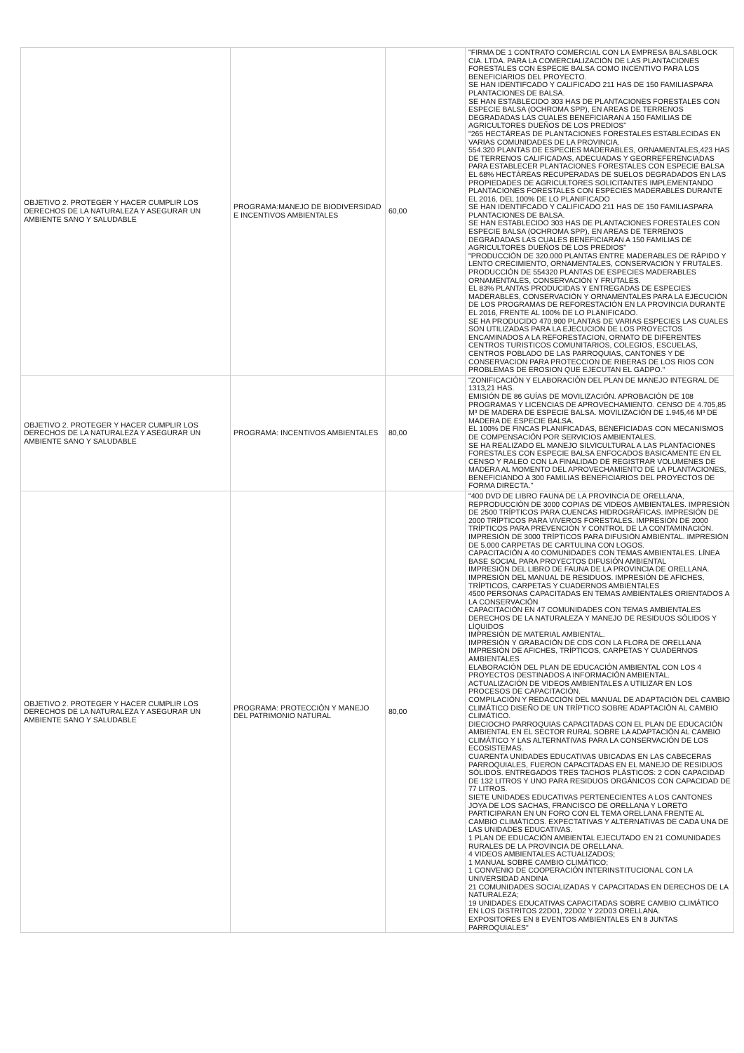| OBJETIVO 2. PROTEGER Y HACER CUMPLIR LOS DERECHOS DE LA NATURALEZA Y ASEGURAR UN AMBIENTE SANO Y SALUDABLE | PROGRAMA:MANEJO DE BIODIVERSIDAD E INCENTIVOS AMBIENTALES | 60,00 | "FIRMA DE 1 CONTRATO COMERCIAL CON LA EMPRESA BALSABLOCK CIA. LTDA. PARA LA COMERCIALIZACIÓN DE LAS PLANTACIONES FORESTALES CON ESPECIE BALSA COMO INCENTIVO PARA LOS BENEFICIARIOS DEL PROYECTO. SE HAN IDENTIFCADO Y CALIFICADO 211 HAS DE 150 FAMILIASPARA PLANTACIONES DE BALSA. SE HAN ESTABLECIDO 303 HAS DE PLANTACIONES FORESTALES CON ESPECIE BALSA (OCHROMA SPP), EN AREAS DE TERRENOS DEGRADADAS LAS CUALES BENEFICIARAN A 150 FAMILIAS DE AGRICULTORES DUEÑOS DE LOS PREDIOS" "265 HECTÁREAS DE PLANTACIONES FORESTALES ESTABLECIDAS EN VARIAS COMUNIDADES DE LA PROVINCIA. 554.320 PLANTAS DE ESPECIES MADERABLES, ORNAMENTALES,423 HAS DE TERRENOS CALIFICADAS, ADECUADAS Y GEORREFERENCIADAS PARA ESTABLECER PLANTACIONES FORESTALES CON ESPECIE BALSA EL 68% HECTÁREAS RECUPERADAS DE SUELOS DEGRADADOS EN LAS PROPIEDADES DE AGRICULTORES SOLICITANTES IMPLEMENTANDO PLANTACIONES FORESTALES CON ESPECIES MADERABLES DURANTE EL 2016, DEL 100% DE LO PLANIFICADO SE HAN IDENTIFCADO Y CALIFICADO 211 HAS DE 150 FAMILIASPARA PLANTACIONES DE BALSA. SE HAN ESTABLECIDO 303 HAS DE PLANTACIONES FORESTALES CON ESPECIE BALSA (OCHROMA SPP), EN AREAS DE TERRENOS DEGRADADAS LAS CUALES BENEFICIARAN A 150 FAMILIAS DE AGRICULTORES DUEÑOS DE LOS PREDIOS" "PRODUCCIÓN DE 320.000 PLANTAS ENTRE MADERABLES DE RÁPIDO Y LENTO CRECIMIENTO, ORNAMENTALES, CONSERVACIÓN Y FRUTALES. PRODUCCIÓN DE 554320 PLANTAS DE ESPECIES MADERABLES ORNAMENTALES, CONSERVACIÓN Y FRUTALES. EL 83% PLANTAS PRODUCIDAS Y ENTREGADAS DE ESPECIES MADERABLES, CONSERVACIÓN Y ORNAMENTALES PARA LA EJECUCIÓN DE LOS PROGRAMAS DE REFORESTACIÓN EN LA PROVINCIA DURANTE EL 2016, FRENTE AL 100% DE LO PLANIFICADO. SE HA PRODUCIDO 470.900 PLANTAS DE VARIAS ESPECIES LAS CUALES SON UTILIZADAS PARA LA EJECUCION DE LOS PROYECTOS ENCAMINADOS A LA REFORESTACION, ORNATO DE DIFERENTES CENTROS TURISTICOS COMUNITARIOS, COLEGIOS, ESCUELAS, CENTROS POBLADO DE LAS PARROQUIAS, CANTONES Y DE CONSERVACION PARA PROTECCION DE RIBERAS DE LOS RIOS CON PROBLEMAS DE EROSION QUE EJECUTAN EL GADPO." |
| OBJETIVO 2. PROTEGER Y HACER CUMPLIR LOS DERECHOS DE LA NATURALEZA Y ASEGURAR UN AMBIENTE SANO Y SALUDABLE | PROGRAMA: INCENTIVOS AMBIENTALES | 80,00 | "ZONIFICACIÓN Y ELABORACIÓN DEL PLAN DE MANEJO INTEGRAL DE 1313,21 HAS. EMISIÓN DE 86 GUÍAS DE MOVILIZACIÓN. APROBACIÓN DE 108 PROGRAMAS Y LICENCIAS DE APROVECHAMIENTO. CENSO DE 4.705,85 M³ DE MADERA DE ESPECIE BALSA. MOVILIZACIÓN DE 1.945,46 M³ DE MADERA DE ESPECIE BALSA. EL 100% DE FINCAS PLANIFICADAS, BENEFICIADAS CON MECANISMOS DE COMPENSACIÓN POR SERVICIOS AMBIENTALES. SE HA REALIZADO EL MANEJO SILVICULTURAL A LAS PLANTACIONES FORESTALES CON ESPECIE BALSA ENFOCADOS BASICAMENTE EN EL CENSO Y RALEO CON LA FINALIDAD DE REGISTRAR VOLUMENES DE MADERA AL MOMENTO DEL APROVECHAMIENTO DE LA PLANTACIONES, BENEFICIANDO A 300 FAMILIAS BENEFICIARIOS DEL PROYECTOS DE FORMA DIRECTA." |
| OBJETIVO 2. PROTEGER Y HACER CUMPLIR LOS DERECHOS DE LA NATURALEZA Y ASEGURAR UN AMBIENTE SANO Y SALUDABLE | PROGRAMA: PROTECCIÓN Y MANEJO DEL PATRIMONIO NATURAL | 80,00 | "400 DVD DE LIBRO FAUNA DE LA PROVINCIA DE ORELLANA, REPRODUCCIÓN DE 3000 COPIAS DE VIDEOS AMBIENTALES. IMPRESIÓN DE 2500 TRÍPTICOS PARA CUENCAS HIDROGRÁFICAS. IMPRESIÓN DE 2000 TRÍPTICOS PARA VIVEROS FORESTALES. IMPRESIÓN DE 2000 TRÍPTICOS PARA PREVENCIÓN Y CONTROL DE LA CONTAMINACIÓN. IMPRESIÓN DE 3000 TRÍPTICOS PARA DIFUSIÓN AMBIENTAL. IMPRESIÓN DE 5.000 CARPETAS DE CARTULINA CON LOGOS. CAPACITACIÓN A 40 COMUNIDADES CON TEMAS AMBIENTALES. LÍNEA BASE SOCIAL PARA PROYECTOS DIFUSIÓN AMBIENTAL IMPRESIÓN DEL LIBRO DE FAUNA DE LA PROVINCIA DE ORELLANA. IMPRESIÓN DEL MANUAL DE RESIDUOS. IMPRESIÓN DE AFICHES, TRÍPTICOS, CARPETAS Y CUADERNOS AMBIENTALES 4500 PERSONAS CAPACITADAS EN TEMAS AMBIENTALES ORIENTADOS A LA CONSERVACIÓN CAPACITACIÓN EN 47 COMUNIDADES CON TEMAS AMBIENTALES DERECHOS DE LA NATURALEZA Y MANEJO DE RESIDUOS SÓLIDOS Y LÍQUIDOS IMPRESIÓN DE MATERIAL AMBIENTAL. IMPRESIÓN Y GRABACIÓN DE CDS CON LA FLORA DE ORELLANA IMPRESIÓN DE AFICHES, TRÍPTICOS, CARPETAS Y CUADERNOS AMBIENTALES ELABORACIÓN DEL PLAN DE EDUCACIÓN AMBIENTAL CON LOS 4 PROYECTOS DESTINADOS A INFORMACIÓN AMBIENTAL. ACTUALIZACIÓN DE VIDEOS AMBIENTALES A UTILIZAR EN LOS PROCESOS DE CAPACITACIÓN. COMPILACIÓN Y REDACCIÓN DEL MANUAL DE ADAPTACIÓN DEL CAMBIO CLIMÁTICO DISEÑO DE UN TRÍPTICO SOBRE ADAPTACIÓN AL CAMBIO CLIMÁTICO. DIECIOCHO PARROQUIAS CAPACITADAS CON EL PLAN DE EDUCACIÓN AMBIENTAL EN EL SECTOR RURAL SOBRE LA ADAPTACIÓN AL CAMBIO CLIMÁTICO Y LAS ALTERNATIVAS PARA LA CONSERVACIÓN DE LOS ECOSISTEMAS. CUARENTA UNIDADES EDUCATIVAS UBICADAS EN LAS CABECERAS PARROQUIALES, FUERON CAPACITADAS EN EL MANEJO DE RESIDUOS SÓLIDOS. ENTREGADOS TRES TACHOS PLÁSTICOS: 2 CON CAPACIDAD DE 132 LITROS Y UNO PARA RESIDUOS ORGÁNICOS CON CAPACIDAD DE 77 LITROS. SIETE UNIDADES EDUCATIVAS PERTENECIENTES A LOS CANTONES JOYA DE LOS SACHAS, FRANCISCO DE ORELLANA Y LORETO PARTICIPARAN EN UN FORO CON EL TEMA ORELLANA FRENTE AL CAMBIO CLIMÁTICOS. EXPECTATIVAS Y ALTERNATIVAS DE CADA UNA DE LAS UNIDADES EDUCATIVAS. 1 PLAN DE EDUCACIÓN AMBIENTAL EJECUTADO EN 21 COMUNIDADES RURALES DE LA PROVINCIA DE ORELLANA. 4 VIDEOS AMBIENTALES ACTUALIZADOS; 1 MANUAL SOBRE CAMBIO CLIMÁTICO; 1 CONVENIO DE COOPERACIÓN INTERINSTITUCIONAL CON LA UNIVERSIDAD ANDINA 21 COMUNIDADES SOCIALIZADAS Y CAPACITADAS EN DERECHOS DE LA NATURALEZA; 19 UNIDADES EDUCATIVAS CAPACITADAS SOBRE CAMBIO CLIMÁTICO EN LOS DISTRITOS 22D01, 22D02 Y 22D03 ORELLANA. EXPOSITORES EN 8 EVENTOS AMBIENTALES EN 8 JUNTAS PARROQUIALES" |